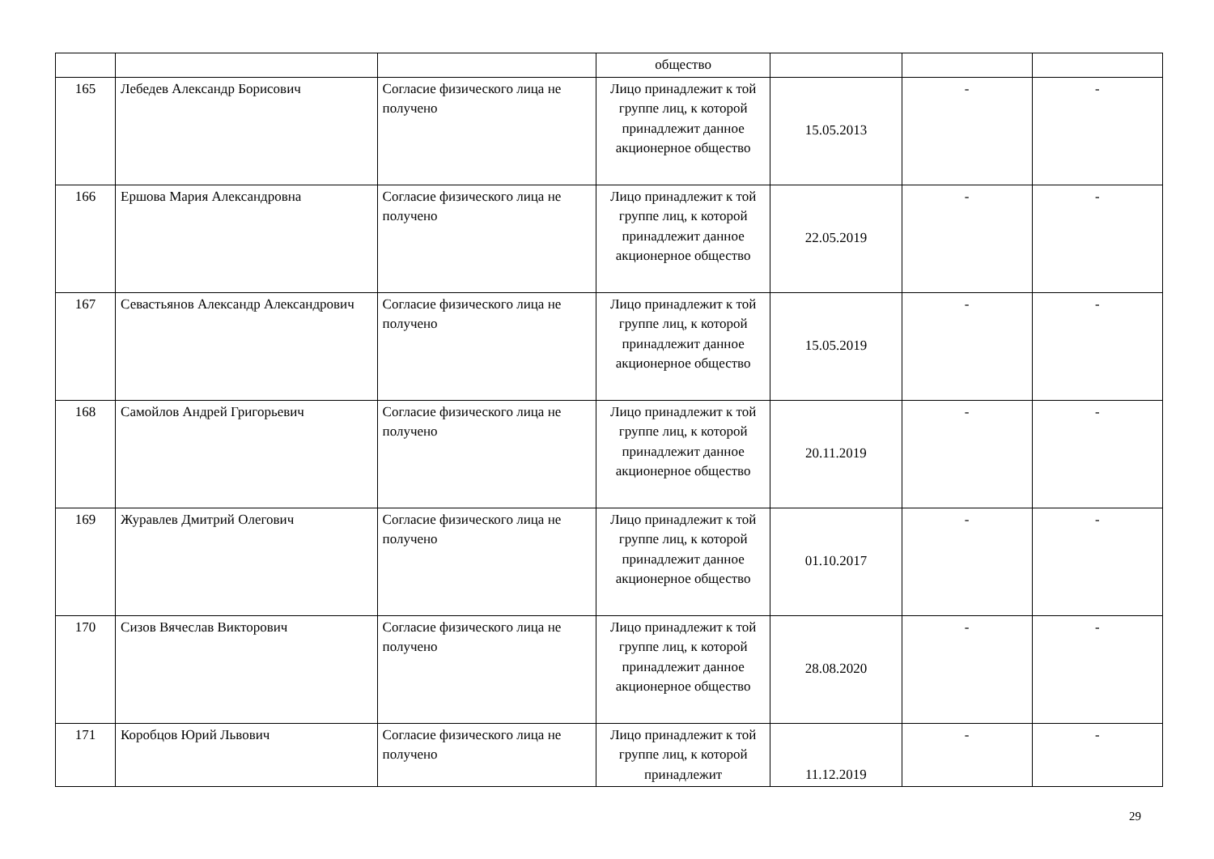| | | | общество | | | |
| 165 | Лебедев Александр Борисович | Согласие физического лица не получено | Лицо принадлежит к той группе лиц, к которой принадлежит данное акционерное общество | 15.05.2013 | - | - |
| 166 | Ершова Мария Александровна | Согласие физического лица не получено | Лицо принадлежит к той группе лиц, к которой принадлежит данное акционерное общество | 22.05.2019 | - | - |
| 167 | Севастьянов Александр Александрович | Согласие физического лица не получено | Лицо принадлежит к той группе лиц, к которой принадлежит данное акционерное общество | 15.05.2019 | - | - |
| 168 | Самойлов Андрей Григорьевич | Согласие физического лица не получено | Лицо принадлежит к той группе лиц, к которой принадлежит данное акционерное общество | 20.11.2019 | - | - |
| 169 | Журавлев Дмитрий Олегович | Согласие физического лица не получено | Лицо принадлежит к той группе лиц, к которой принадлежит данное акционерное общество | 01.10.2017 | - | - |
| 170 | Сизов Вячеслав Викторович | Согласие физического лица не получено | Лицо принадлежит к той группе лиц, к которой принадлежит данное акционерное общество | 28.08.2020 | - | - |
| 171 | Коробцов Юрий Львович | Согласие физического лица не получено | Лицо принадлежит к той группе лиц, к которой принадлежит | 11.12.2019 | - | - |
29